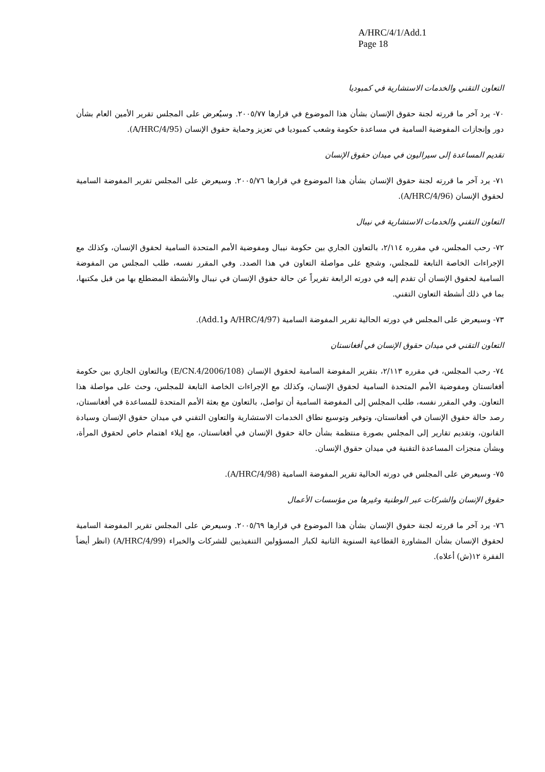A/HRC/4/1/Add.1
Page 18
التعاون التقني والخدمات الاستشارية في كمبوديا
٧٠- يرد آخر ما قررته لجنة حقوق الإنسان بشأن هذا الموضوع في قرارها ٢٠٠٥/٧٧. وسيُعرض على المجلس تقرير الأمين العام بشأن دور وإنجازات المفوضية السامية في مساعدة حكومة وشعب كمبوديا في تعزيز وحماية حقوق الإنسان (A/HRC/4/95).
تقديم المساعدة إلى سيراليون في ميدان حقوق الإنسان
٧١- يرد آخر ما قررته لجنة حقوق الإنسان بشأن هذا الموضوع في قرارها ٢٠٠٥/٧٦. وسيعرض على المجلس تقرير المفوضة السامية لحقوق الإنسان (A/HRC/4/96).
التعاون التقني والخدمات الاستشارية في نيبال
٧٢- رحب المجلس، في مقرره ٢/١١٤، بالتعاون الجاري بين حكومة نيبال ومفوضية الأمم المتحدة السامية لحقوق الإنسان، وكذلك مع الإجراءات الخاصة التابعة للمجلس، وشجع على مواصلة التعاون في هذا الصدد. وفي المقرر نفسه، طلب المجلس من المفوضة السامية لحقوق الإنسان أن تقدم إليه في دورته الرابعة تقريراً عن حالة حقوق الإنسان في نيبال والأنشطة المضطلع بها من قبل مكتبها، بما في ذلك أنشطة التعاون التقني.
٧٣- وسيعرض على المجلس في دورته الحالية تقرير المفوضة السامية (A/HRC/4/97 وAdd.1).
التعاون التقني في ميدان حقوق الإنسان في أفغانستان
٧٤- رحب المجلس، في مقرره ٢/١١٣، بتقرير المفوضة السامية لحقوق الإنسان (E/CN.4/2006/108) وبالتعاون الجاري بين حكومة أفغانستان ومفوضية الأمم المتحدة السامية لحقوق الإنسان، وكذلك مع الإجراءات الخاصة التابعة للمجلس، وحث على مواصلة هذا التعاون. وفي المقرر نفسه، طلب المجلس إلى المفوضة السامية أن تواصل، بالتعاون مع بعثة الأمم المتحدة للمساعدة في أفغانستان، رصد حالة حقوق الإنسان في أفغانستان، وتوفير وتوسيع نطاق الخدمات الاستشارية والتعاون التقني في ميدان حقوق الإنسان وسيادة القانون، وتقديم تقارير إلى المجلس بصورة منتظمة بشأن حالة حقوق الإنسان في أفغانستان، مع إيلاء اهتمام خاص لحقوق المرأة، وبشأن منجزات المساعدة التقنية في ميدان حقوق الإنسان.
٧٥- وسيعرض على المجلس في دورته الحالية تقرير المفوضة السامية (A/HRC/4/98).
حقوق الإنسان والشركات عبر الوطنية وغيرها من مؤسسات الأعمال
٧٦- يرد آخر ما قررته لجنة حقوق الإنسان بشأن هذا الموضوع في قرارها ٢٠٠٥/٦٩. وسيعرض على المجلس تقرير المفوضة السامية لحقوق الإنسان بشأن المشاورة القطاعية السنوية الثانية لكبار المسؤولين التنفيذيين للشركات والخبراء (A/HRC/4/99) (انظر أيضاً الفقرة ١٢(ش) أعلاه).